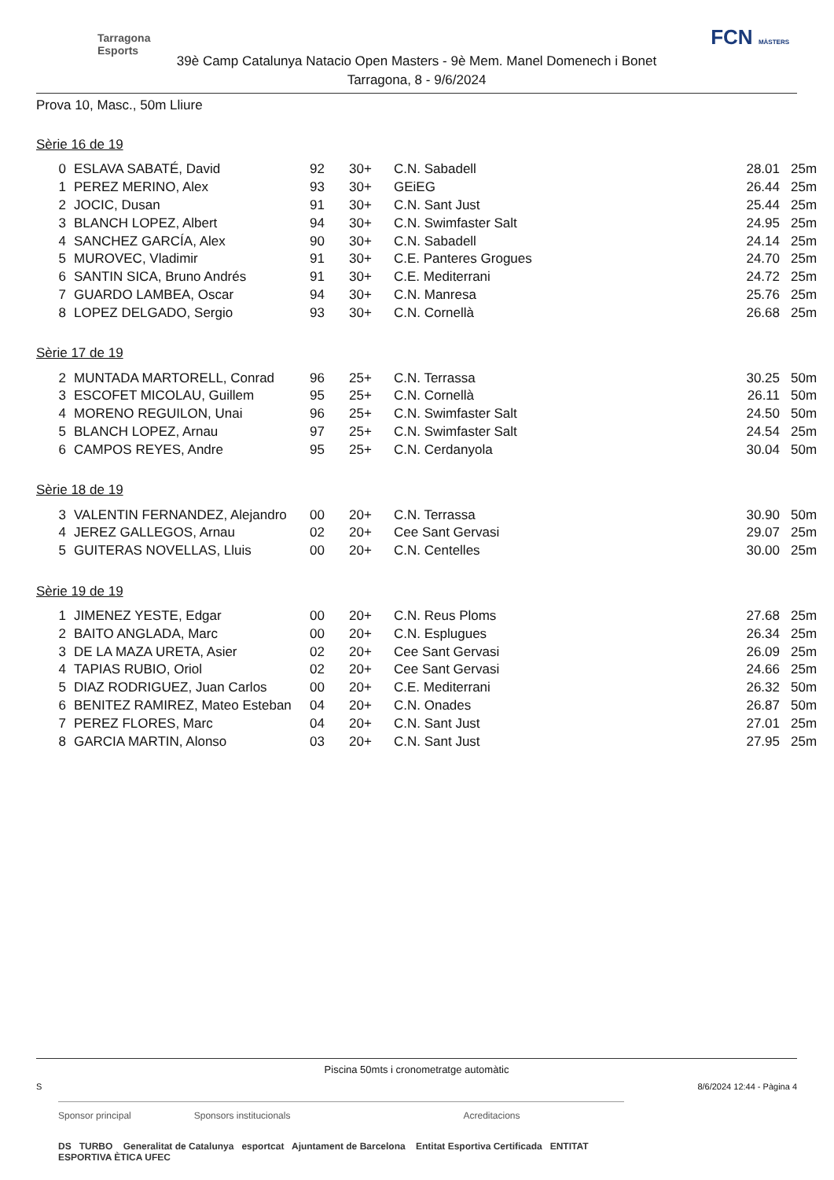Tarragona
Esports
FCN MÀSTERS
39è Camp Catalunya Natacio Open Masters - 9è Mem. Manel Domenech i Bonet
Tarragona, 8 - 9/6/2024
Prova 10, Masc., 50m Lliure
Sèrie 16 de 19
| 0 | ESLAVA SABATÉ, David | 92 | 30+ | C.N. Sabadell | 28.01 | 25m |
| 1 | PEREZ MERINO, Alex | 93 | 30+ | GEiEG | 26.44 | 25m |
| 2 | JOCIC, Dusan | 91 | 30+ | C.N. Sant Just | 25.44 | 25m |
| 3 | BLANCH LOPEZ, Albert | 94 | 30+ | C.N. Swimfaster Salt | 24.95 | 25m |
| 4 | SANCHEZ GARCÍA, Alex | 90 | 30+ | C.N. Sabadell | 24.14 | 25m |
| 5 | MUROVEC, Vladimir | 91 | 30+ | C.E. Panteres Grogues | 24.70 | 25m |
| 6 | SANTIN SICA, Bruno Andrés | 91 | 30+ | C.E. Mediterrani | 24.72 | 25m |
| 7 | GUARDO LAMBEA, Oscar | 94 | 30+ | C.N. Manresa | 25.76 | 25m |
| 8 | LOPEZ DELGADO, Sergio | 93 | 30+ | C.N. Cornellà | 26.68 | 25m |
Sèrie 17 de 19
| 2 | MUNTADA MARTORELL, Conrad | 96 | 25+ | C.N. Terrassa | 30.25 | 50m |
| 3 | ESCOFET MICOLAU, Guillem | 95 | 25+ | C.N. Cornellà | 26.11 | 50m |
| 4 | MORENO REGUILON, Unai | 96 | 25+ | C.N. Swimfaster Salt | 24.50 | 50m |
| 5 | BLANCH LOPEZ, Arnau | 97 | 25+ | C.N. Swimfaster Salt | 24.54 | 25m |
| 6 | CAMPOS REYES, Andre | 95 | 25+ | C.N. Cerdanyola | 30.04 | 50m |
Sèrie 18 de 19
| 3 | VALENTIN FERNANDEZ, Alejandro | 00 | 20+ | C.N. Terrassa | 30.90 | 50m |
| 4 | JEREZ GALLEGOS, Arnau | 02 | 20+ | Cee Sant Gervasi | 29.07 | 25m |
| 5 | GUITERAS NOVELLAS, Lluis | 00 | 20+ | C.N. Centelles | 30.00 | 25m |
Sèrie 19 de 19
| 1 | JIMENEZ YESTE, Edgar | 00 | 20+ | C.N. Reus Ploms | 27.68 | 25m |
| 2 | BAITO ANGLADA, Marc | 00 | 20+ | C.N. Esplugues | 26.34 | 25m |
| 3 | DE LA MAZA URETA, Asier | 02 | 20+ | Cee Sant Gervasi | 26.09 | 25m |
| 4 | TAPIAS RUBIO, Oriol | 02 | 20+ | Cee Sant Gervasi | 24.66 | 25m |
| 5 | DIAZ RODRIGUEZ, Juan Carlos | 00 | 20+ | C.E. Mediterrani | 26.32 | 50m |
| 6 | BENITEZ RAMIREZ, Mateo Esteban | 04 | 20+ | C.N. Onades | 26.87 | 50m |
| 7 | PEREZ FLORES, Marc | 04 | 20+ | C.N. Sant Just | 27.01 | 25m |
| 8 | GARCIA MARTIN, Alonso | 03 | 20+ | C.N. Sant Just | 27.95 | 25m |
Piscina 50mts i cronometratge automàtic
S 8/6/2024 12:44 - Pàgina 4
Sponsor principal Sponsors institucionals Acreditacions
DS TURBO Generalitat de Catalunya esportcat Ajuntament de Barcelona Entitat Esportiva Certificada ENTITAT ESPORTIVA ÈTICA UFEC